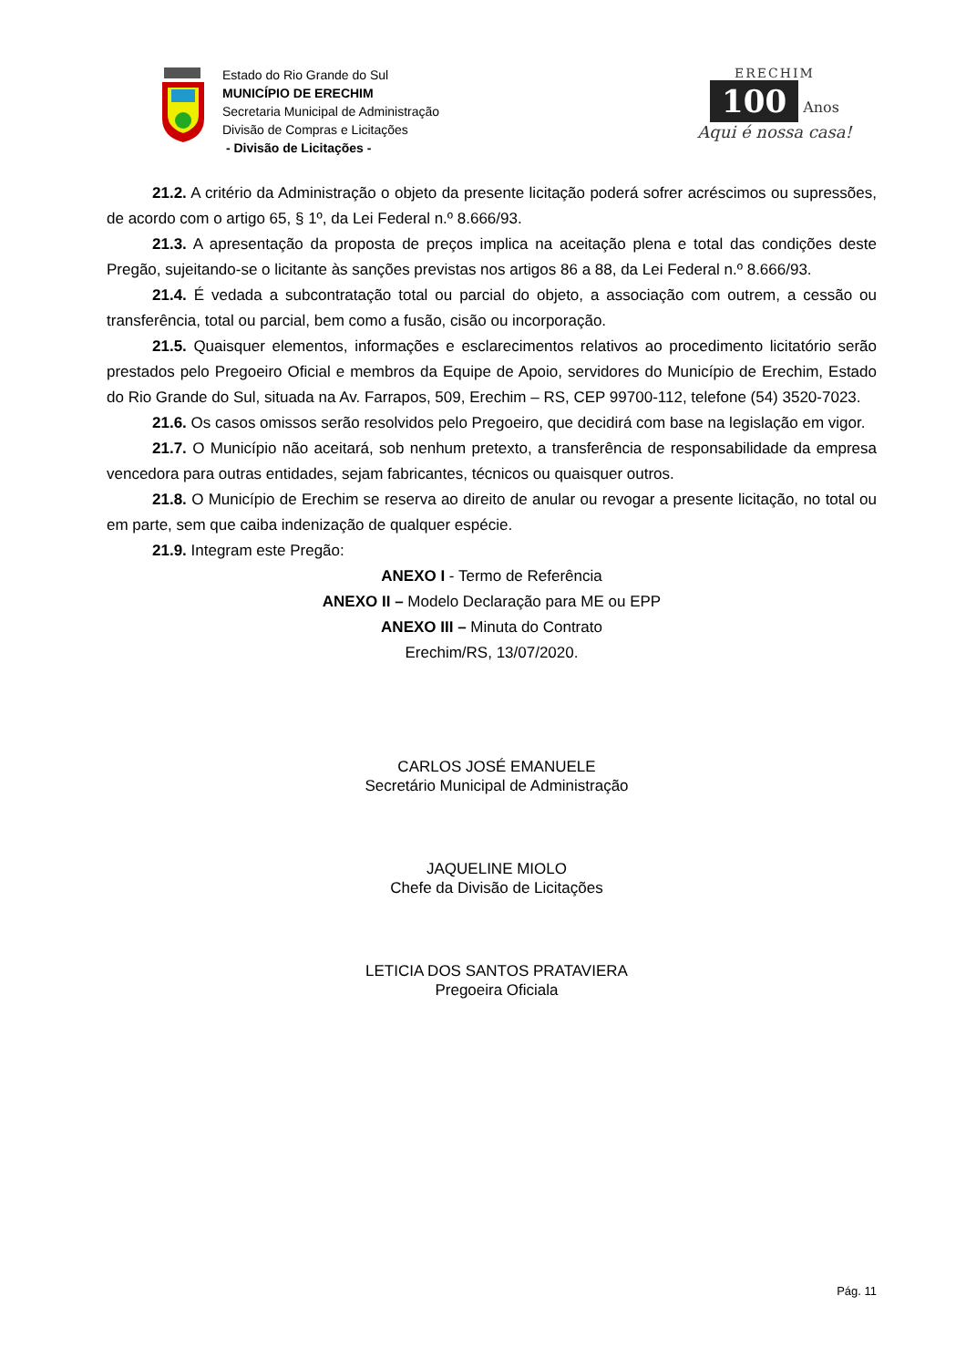Estado do Rio Grande do Sul
MUNICÍPIO DE ERECHIM
Secretaria Municipal de Administração
Divisão de Compras e Licitações
- Divisão de Licitações -
ERECHIM
100
Anos
Aqui é nossa casa!
21.2. A critério da Administração o objeto da presente licitação poderá sofrer acréscimos ou supressões, de acordo com o artigo 65, § 1º, da Lei Federal n.º 8.666/93.
21.3. A apresentação da proposta de preços implica na aceitação plena e total das condições deste Pregão, sujeitando-se o licitante às sanções previstas nos artigos 86 a 88, da Lei Federal n.º 8.666/93.
21.4. É vedada a subcontratação total ou parcial do objeto, a associação com outrem, a cessão ou transferência, total ou parcial, bem como a fusão, cisão ou incorporação.
21.5. Quaisquer elementos, informações e esclarecimentos relativos ao procedimento licitatório serão prestados pelo Pregoeiro Oficial e membros da Equipe de Apoio, servidores do Município de Erechim, Estado do Rio Grande do Sul, situada na Av. Farrapos, 509, Erechim – RS, CEP 99700-112, telefone (54) 3520-7023.
21.6. Os casos omissos serão resolvidos pelo Pregoeiro, que decidirá com base na legislação em vigor.
21.7. O Município não aceitará, sob nenhum pretexto, a transferência de responsabilidade da empresa vencedora para outras entidades, sejam fabricantes, técnicos ou quaisquer outros.
21.8. O Município de Erechim se reserva ao direito de anular ou revogar a presente licitação, no total ou em parte, sem que caiba indenização de qualquer espécie.
21.9. Integram este Pregão:
ANEXO I - Termo de Referência
ANEXO II – Modelo Declaração para ME ou EPP
ANEXO III – Minuta do Contrato
Erechim/RS, 13/07/2020.
CARLOS JOSÉ EMANUELE
Secretário Municipal de Administração
JAQUELINE MIOLO
Chefe da Divisão de Licitações
LETICIA DOS SANTOS PRATAVIERA
Pregoeira Oficiala
Pág. 11